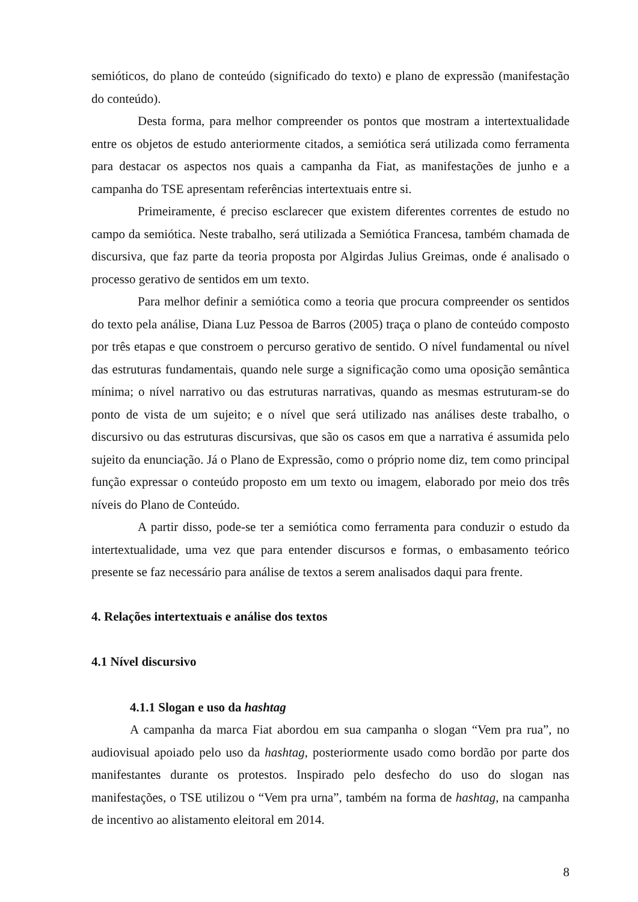semióticos, do plano de conteúdo (significado do texto) e plano de expressão (manifestação do conteúdo).
Desta forma, para melhor compreender os pontos que mostram a intertextualidade entre os objetos de estudo anteriormente citados, a semiótica será utilizada como ferramenta para destacar os aspectos nos quais a campanha da Fiat, as manifestações de junho e a campanha do TSE apresentam referências intertextuais entre si.
Primeiramente, é preciso esclarecer que existem diferentes correntes de estudo no campo da semiótica. Neste trabalho, será utilizada a Semiótica Francesa, também chamada de discursiva, que faz parte da teoria proposta por Algirdas Julius Greimas, onde é analisado o processo gerativo de sentidos em um texto.
Para melhor definir a semiótica como a teoria que procura compreender os sentidos do texto pela análise, Diana Luz Pessoa de Barros (2005) traça o plano de conteúdo composto por três etapas e que constroem o percurso gerativo de sentido. O nível fundamental ou nível das estruturas fundamentais, quando nele surge a significação como uma oposição semântica mínima; o nível narrativo ou das estruturas narrativas, quando as mesmas estruturam-se do ponto de vista de um sujeito; e o nível que será utilizado nas análises deste trabalho, o discursivo ou das estruturas discursivas, que são os casos em que a narrativa é assumida pelo sujeito da enunciação. Já o Plano de Expressão, como o próprio nome diz, tem como principal função expressar o conteúdo proposto em um texto ou imagem, elaborado por meio dos três níveis do Plano de Conteúdo.
A partir disso, pode-se ter a semiótica como ferramenta para conduzir o estudo da intertextualidade, uma vez que para entender discursos e formas, o embasamento teórico presente se faz necessário para análise de textos a serem analisados daqui para frente.
4. Relações intertextuais e análise dos textos
4.1 Nível discursivo
4.1.1 Slogan e uso da hashtag
A campanha da marca Fiat abordou em sua campanha o slogan “Vem pra rua”, no audiovisual apoiado pelo uso da hashtag, posteriormente usado como bordão por parte dos manifestantes durante os protestos. Inspirado pelo desfecho do uso do slogan nas manifestações, o TSE utilizou o “Vem pra urna”, também na forma de hashtag, na campanha de incentivo ao alistamento eleitoral em 2014.
8